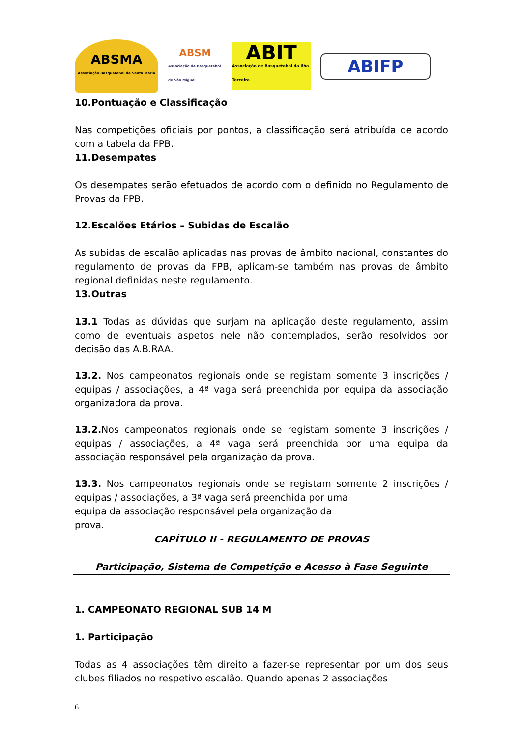ABSMA
Associação Basquetebol de Santa Maria
ABSM
Associação de Basquetebol de São Miguel
ABIT
Associação de Basquetebol da Ilha Terceira
ABIFP
10.Pontuação e Classificação
Nas competições oficiais por pontos, a classificação será atribuída de acordo com a tabela da FPB.
11.Desempates
Os desempates serão efetuados de acordo com o definido no Regulamento de Provas da FPB.
12.Escalões Etários – Subidas de Escalão
As subidas de escalão aplicadas nas provas de âmbito nacional, constantes do regulamento de provas da FPB, aplicam-se também nas provas de âmbito regional definidas neste regulamento.
13.Outras
13.1 Todas as dúvidas que surjam na aplicação deste regulamento, assim como de eventuais aspetos nele não contemplados, serão resolvidos por decisão das A.B.RAA.
13.2. Nos campeonatos regionais onde se registam somente 3 inscrições / equipas / associações, a 4ª vaga será preenchida por equipa da associação organizadora da prova.
13.2. Nos campeonatos regionais onde se registam somente 3 inscrições / equipas / associações, a 4ª vaga será preenchida por uma equipa da associação responsável pela organização da prova.
13.3. Nos campeonatos regionais onde se registam somente 2 inscrições / equipas / associações, a 3ª vaga será preenchida por uma
equipa da associação responsável pela organização da
prova.
CAPÍTULO II - REGULAMENTO DE PROVAS
Participação, Sistema de Competição e Acesso à Fase Seguinte
1. CAMPEONATO REGIONAL SUB 14 M
1. Participação
Todas as 4 associações têm direito a fazer-se representar por um dos seus clubes filiados no respetivo escalão. Quando apenas 2 associações
6